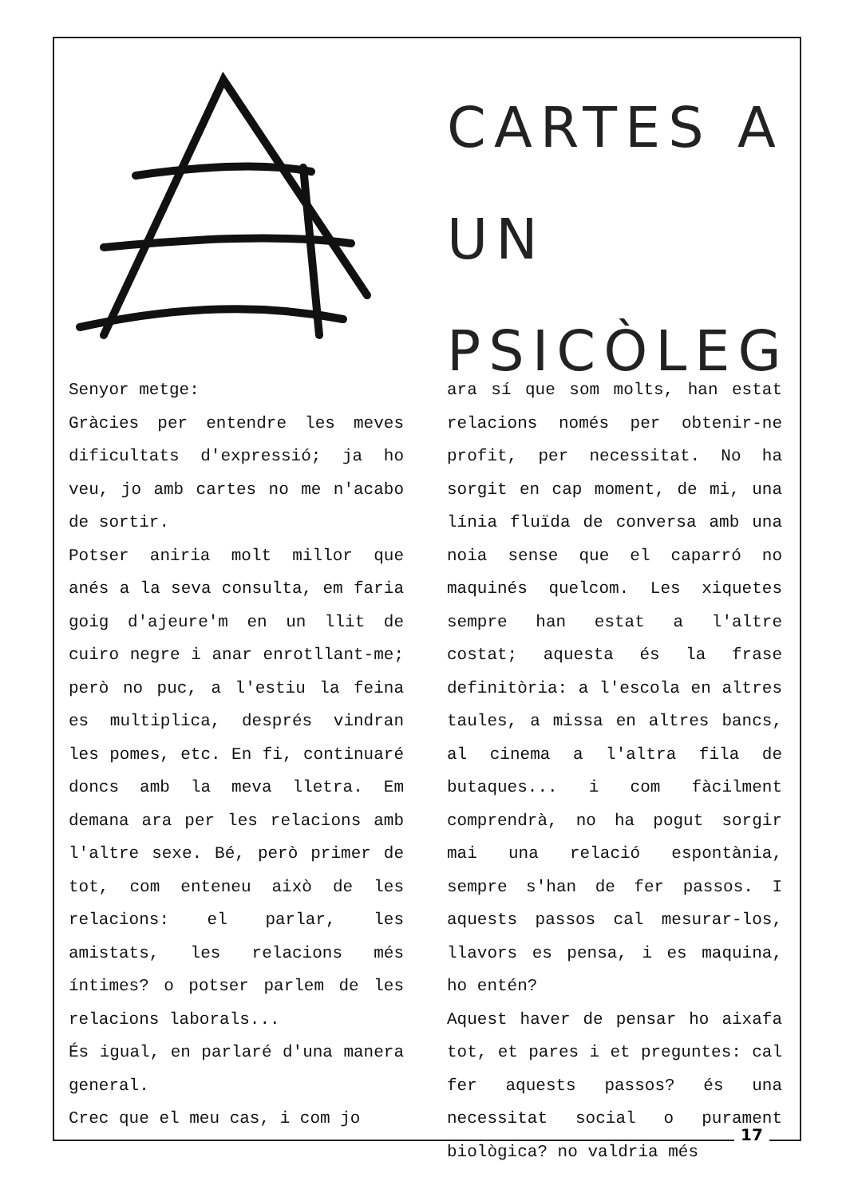CARTES A UN
PSICÒLEG
Senyor metge:
Gràcies per entendre les meves dificultats d'expressió; ja ho veu, jo amb cartes no me n'acabo de sortir.
Potser aniria molt millor que anés a la seva consulta, em faria goig d'ajeure'm en un llit de cuiro negre i anar enrotllant-me; però no puc, a l'estiu la feina es multiplica, després vindran les pomes, etc. En fi, continuaré doncs amb la meva lletra. Em demana ara per les relacions amb l'altre sexe. Bé, però primer de tot, com enteneu això de les relacions: el parlar, les amistats, les relacions més íntimes? o potser parlem de les relacions laborals...
És igual, en parlaré d'una manera general.
Crec que el meu cas, i com jo
ara sí que som molts, han estat relacions només per obtenir-ne profit, per necessitat. No ha sorgit en cap moment, de mi, una línia fluïda de conversa amb una noia sense que el caparró no maquinés quelcom. Les xiquetes sempre han estat a l'altre costat; aquesta és la frase definitòria: a l'escola en altres taules, a missa en altres bancs, al cinema a l'altra fila de butaques... i com fàcilment comprendrà, no ha pogut sorgir mai una relació espontània, sempre s'han de fer passos. I aquests passos cal mesurar-los, llavors es pensa, i es maquina, ho entén?
Aquest haver de pensar ho aixafa tot, et pares i et preguntes: cal fer aquests passos? és una necessitat social o purament biològica? no valdria més
17